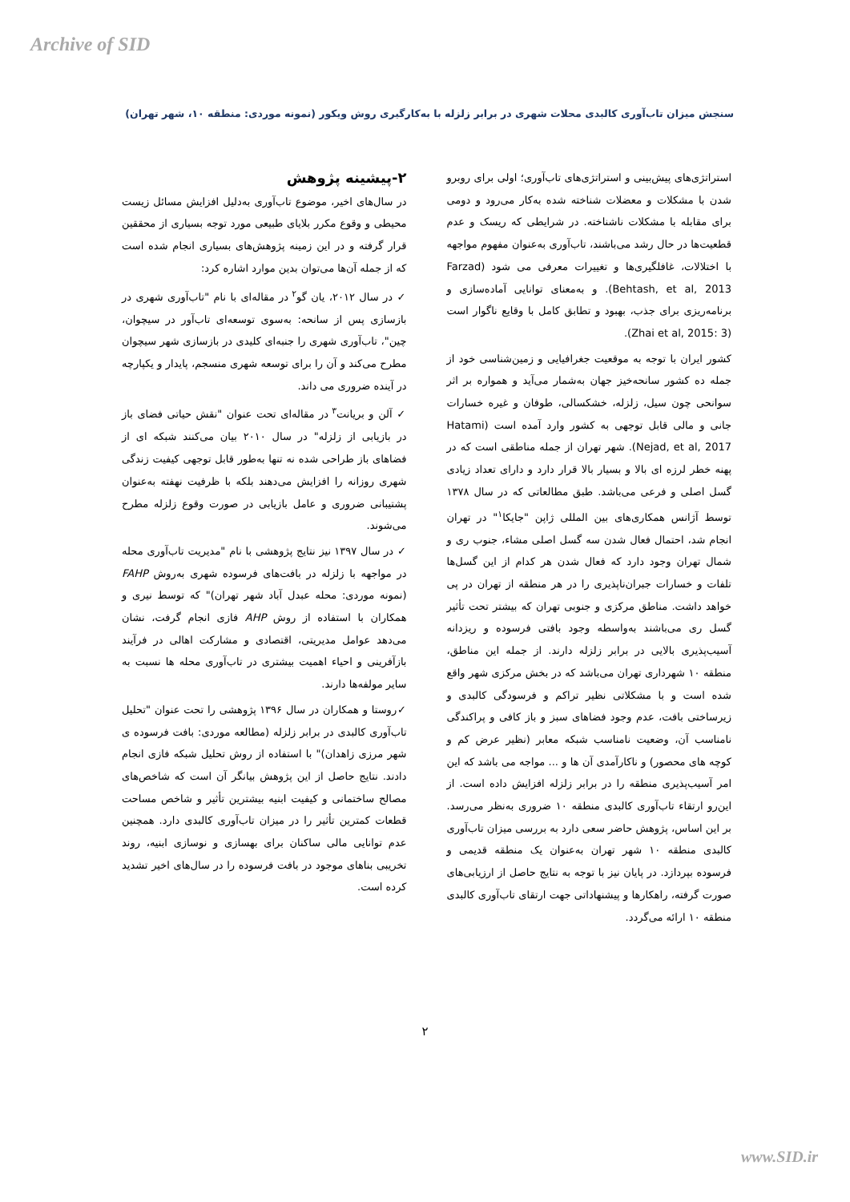Archive of SID
سنجش میزان تاب‌آوری کالبدی محلات شهری در برابر زلزله با به‌کارگیری روش ویکور (نمونه موردی: منطقه ۱۰، شهر تهران)
استراتژی‌های پیش‌بینی و استراتژی‌های تاب‌آوری؛ اولی برای روبرو شدن با مشکلات و معضلات شناخته شده به‌کار می‌رود و دومی برای مقابله با مشکلات ناشناخته. در شرایطی که ریسک و عدم قطعیت‌ها در حال رشد می‌باشند، تاب‌آوری به‌عنوان مفهوم مواجهه با اختلالات، غافلگیری‌ها و تغییرات معرفی می شود (Farzad Behtash, et al, 2013). و به‌معنای توانایی آماده‌سازی و برنامه‌ریزی برای جذب، بهبود و تطابق کامل با وقایع ناگوار است (Zhai et al, 2015: 3).
کشور ایران با توجه به موقعیت جغرافیایی و زمین‌شناسی خود از جمله ده کشور سانحه‌خیز جهان به‌شمار می‌آید و همواره بر اثر سوانحی چون سیل، زلزله، خشکسالی، طوفان و غیره خسارات جانی و مالی قابل توجهی به کشور وارد آمده است (Hatami Nejad, et al, 2017). شهر تهران از جمله مناطقی است که در پهنه خطر لرزه ای بالا و بسیار بالا قرار دارد و دارای تعداد زیادی گسل اصلی و فرعی می‌باشد. طبق مطالعاتی که در سال ۱۳۷۸ توسط آژانس همکاری‌های بین المللی ژاپن "جایکا<sup>۱</sup>" در تهران انجام شد، احتمال فعال شدن سه گسل اصلی مشاء، جنوب ری و شمال تهران وجود دارد که فعال شدن هر کدام از این گسل‌ها تلفات و خسارات جبران‌ناپذیری را در هر منطقه از تهران در پی خواهد داشت. مناطق مرکزی و جنوبی تهران که بیشتر تحت تأثیر گسل ری می‌باشند به‌واسطه وجود بافتی فرسوده و ریزدانه آسیب‌پذیری بالایی در برابر زلزله دارند. از جمله این مناطق، منطقه ۱۰ شهرداری تهران می‌باشد که در بخش مرکزی شهر واقع شده است و با مشکلاتی نظیر تراکم و فرسودگی کالبدی و زیرساختی بافت، عدم وجود فضاهای سبز و باز کافی و پراکندگی نامناسب آن، وضعیت نامناسب شبکه معابر (نظیر عرض کم و کوچه های محصور) و ناکارآمدی آن ها و ... مواجه می باشد که این امر آسیب‌پذیری منطقه را در برابر زلزله افزایش داده است. از این‌رو ارتقاء تاب‌آوری کالبدی منطقه ۱۰ ضروری به‌نظر می‌رسد. بر این اساس، پژوهش حاضر سعی دارد به بررسی میزان تاب‌آوری کالبدی منطقه ۱۰ شهر تهران به‌عنوان یک منطقه قدیمی و فرسوده بپردازد. در پایان نیز با توجه به نتایج حاصل از ارزیابی‌های صورت گرفته، راهکارها و پیشنهاداتی جهت ارتقای تاب‌آوری کالبدی منطقه ۱۰ ارائه می‌گردد.
۲-پیشینه پژوهش
در سال‌های اخیر، موضوع تاب‌آوری به‌دلیل افزایش مسائل زیست محیطی و وقوع مکرر بلایای طبیعی مورد توجه بسیاری از محققین قرار گرفته و در این زمینه پژوهش‌های بسیاری انجام شده است که از جمله آن‌ها می‌توان بدین موارد اشاره کرد:
✓ در سال ۲۰۱۲، یان گو<sup>۲</sup> در مقاله‌ای با نام "تاب‌آوری شهری در بازسازی پس از سانحه: به‌سوی توسعه‌ای تاب‌آور در سیچوان، چین"، تاب‌آوری شهری را جنبه‌ای کلیدی در بازسازی شهر سیچوان مطرح می‌کند و آن را برای توسعه شهری منسجم، پایدار و یکپارچه در آینده ضروری می داند.
✓ آلن و بریانت<sup>۳</sup> در مقاله‌ای تحت عنوان "نقش حیاتی فضای باز در بازیابی از زلزله" در سال ۲۰۱۰ بیان می‌کنند شبکه ای از فضاهای باز طراحی شده نه تنها به‌طور قابل توجهی کیفیت زندگی شهری روزانه را افزایش می‌دهند بلکه با ظرفیت نهفته به‌عنوان پشتیبانی ضروری و عامل بازیابی در صورت وقوع زلزله مطرح می‌شوند.
✓ در سال ۱۳۹۷ نیز نتایج پژوهشی با نام "مدیریت تاب‌آوری محله در مواجهه با زلزله در بافت‌های فرسوده شهری به‌روش FAHP (نمونه موردی: محله عبدل آباد شهر تهران)" که توسط نیری و همکاران با استفاده از روش AHP فازی انجام گرفت، نشان می‌دهد عوامل مدیریتی، اقتصادی و مشارکت اهالی در فرآیند بازآفرینی و احیاء اهمیت بیشتری در تاب‌آوری محله ها نسبت به سایر مولفه‌ها دارند.
✓روستا و همکاران در سال ۱۳۹۶ پژوهشی را تحت عنوان "تحلیل تاب‌آوری کالبدی در برابر زلزله (مطالعه موردی: بافت فرسوده ی شهر مرزی زاهدان)" با استفاده از روش تحلیل شبکه فازی انجام دادند. نتایج حاصل از این پژوهش بیانگر آن است که شاخص‌های مصالح ساختمانی و کیفیت ابنیه بیشترین تأثیر و شاخص مساحت قطعات کمترین تأثیر را در میزان تاب‌آوری کالبدی دارد. همچنین عدم توانایی مالی ساکنان برای بهسازی و نوسازی ابنیه، روند تخریبی بناهای موجود در بافت فرسوده را در سال‌های اخیر تشدید کرده است.
۲
www.SID.ir